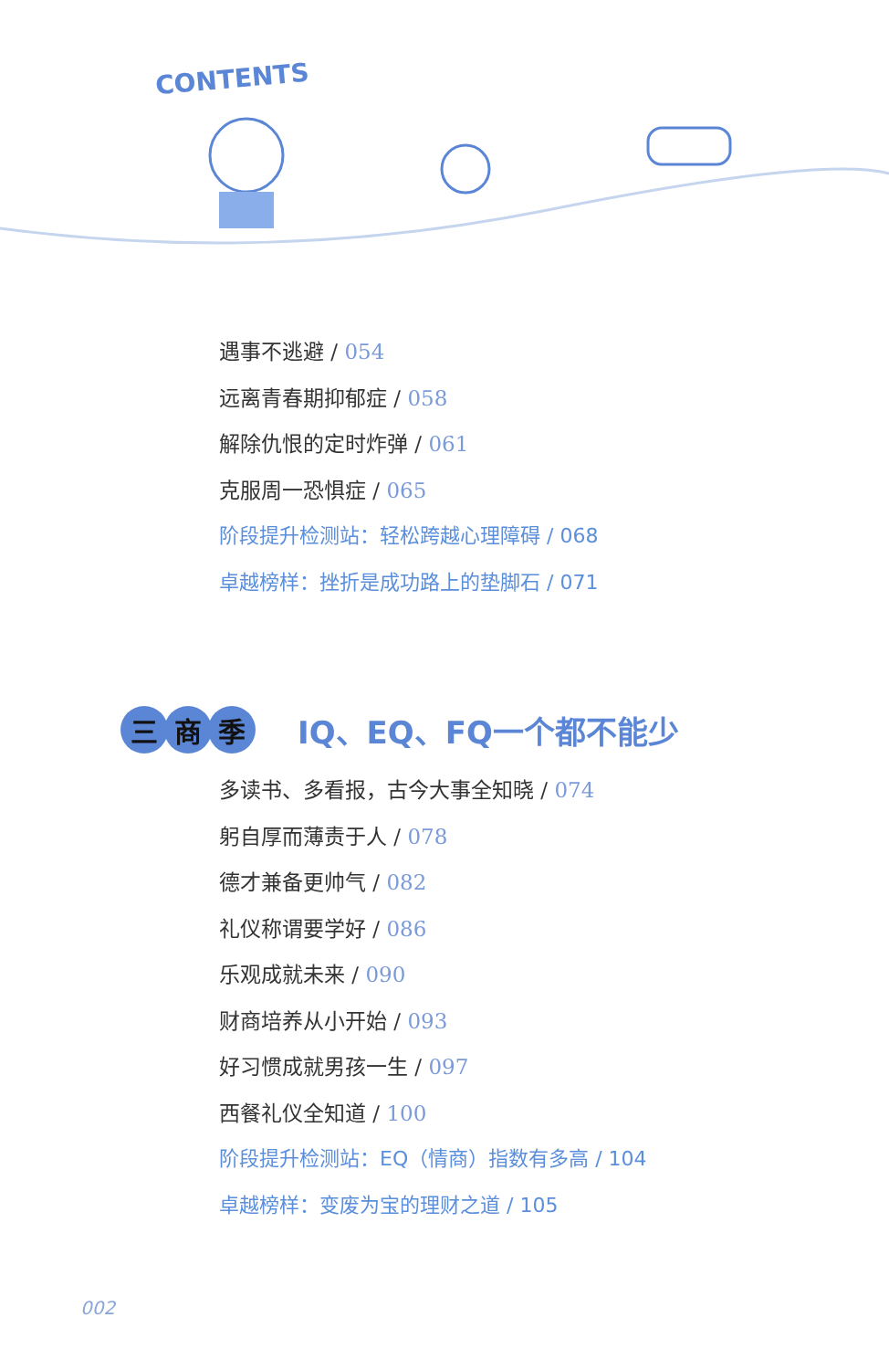CONTENTS
遇事不逃避 / 054
远离青春期抑郁症 / 058
解除仇恨的定时炸弹 / 061
克服周一恐惧症 / 065
阶段提升检测站：轻松跨越心理障碍 / 068
卓越榜样：挫折是成功路上的垫脚石 / 071
三 商 季
IQ、EQ、FQ一个都不能少
多读书、多看报，古今大事全知晓 / 074
躬自厚而薄责于人 / 078
德才兼备更帅气 / 082
礼仪称谓要学好 / 086
乐观成就未来 / 090
财商培养从小开始 / 093
好习惯成就男孩一生 / 097
西餐礼仪全知道 / 100
阶段提升检测站：EQ（情商）指数有多高 / 104
卓越榜样：变废为宝的理财之道 / 105
002